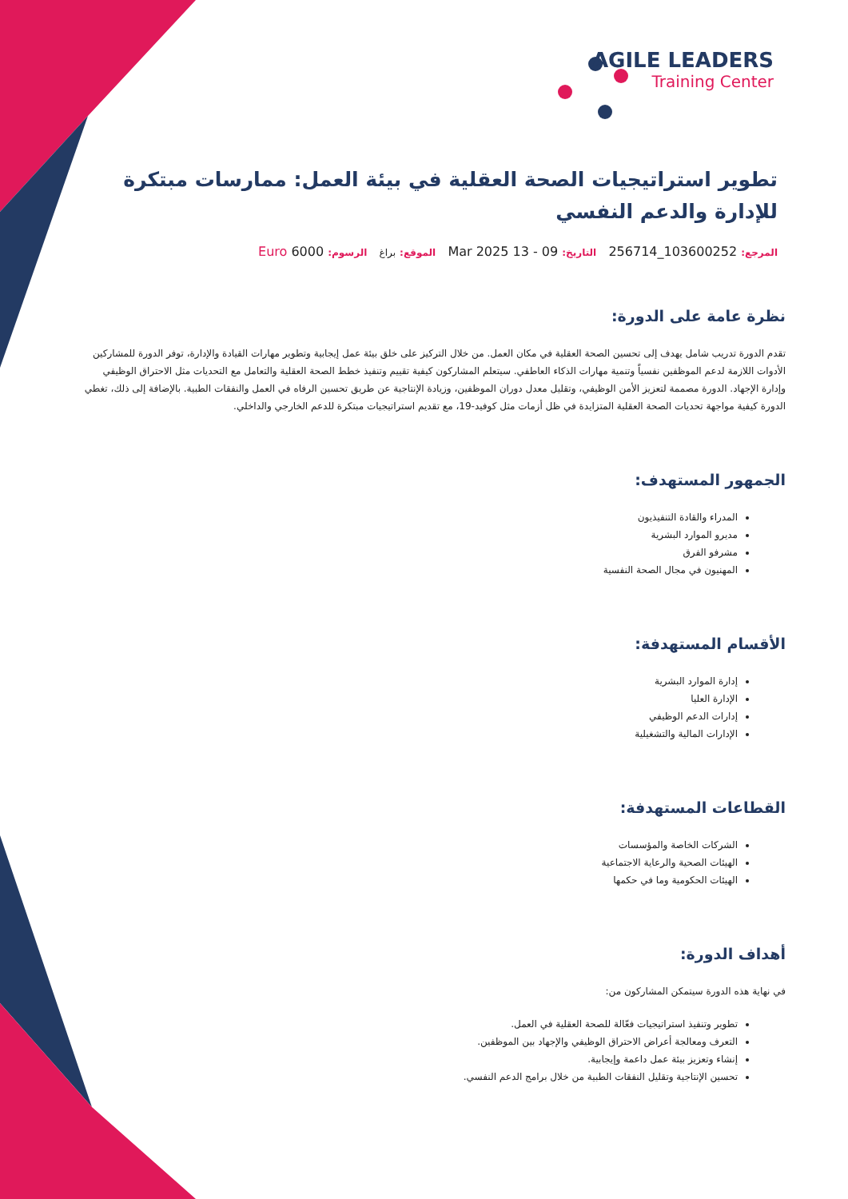AGILE LEADERS
Training Center
تطوير استراتيجيات الصحة العقلية في بيئة العمل: ممارسات مبتكرة للإدارة والدعم النفسي
المرجع: 103600252_256714 التاريخ: 09 - 13 Mar 2025 الموقع: براغ الرسوم: 6000 Euro
نظرة عامة على الدورة:
تقدم الدورة تدريب شامل يهدف إلى تحسين الصحة العقلية في مكان العمل. من خلال التركيز على خلق بيئة عمل إيجابية وتطوير مهارات القيادة والإدارة، توفر الدورة للمشاركين الأدوات اللازمة لدعم الموظفين نفسياً وتنمية مهارات الذكاء العاطفي. سيتعلم المشاركون كيفية تقييم وتنفيذ خطط الصحة العقلية والتعامل مع التحديات مثل الاحتراق الوظيفي وإدارة الإجهاد. الدورة مصممة لتعزيز الأمن الوظيفي، وتقليل معدل دوران الموظفين، وزيادة الإنتاجية عن طريق تحسين الرفاه في العمل والنفقات الطبية. بالإضافة إلى ذلك، تغطي الدورة كيفية مواجهة تحديات الصحة العقلية المتزايدة في ظل أزمات مثل كوفيد-19، مع تقديم استراتيجيات مبتكرة للدعم الخارجي والداخلي.
الجمهور المستهدف:
المدراء والقادة التنفيذيون
مديرو الموارد البشرية
مشرفو الفرق
المهنيون في مجال الصحة النفسية
الأقسام المستهدفة:
إدارة الموارد البشرية
الإدارة العليا
إدارات الدعم الوظيفي
الإدارات المالية والتشغيلية
القطاعات المستهدفة:
الشركات الخاصة والمؤسسات
الهيئات الصحية والرعاية الاجتماعية
الهيئات الحكومية وما في حكمها
أهداف الدورة:
في نهاية هذه الدورة سيتمكن المشاركون من:
تطوير وتنفيذ استراتيجيات فعّالة للصحة العقلية في العمل.
التعرف ومعالجة أعراض الاحتراق الوظيفي والإجهاد بين الموظفين.
إنشاء وتعزيز بيئة عمل داعمة وإيجابية.
تحسين الإنتاجية وتقليل النفقات الطبية من خلال برامج الدعم النفسي.